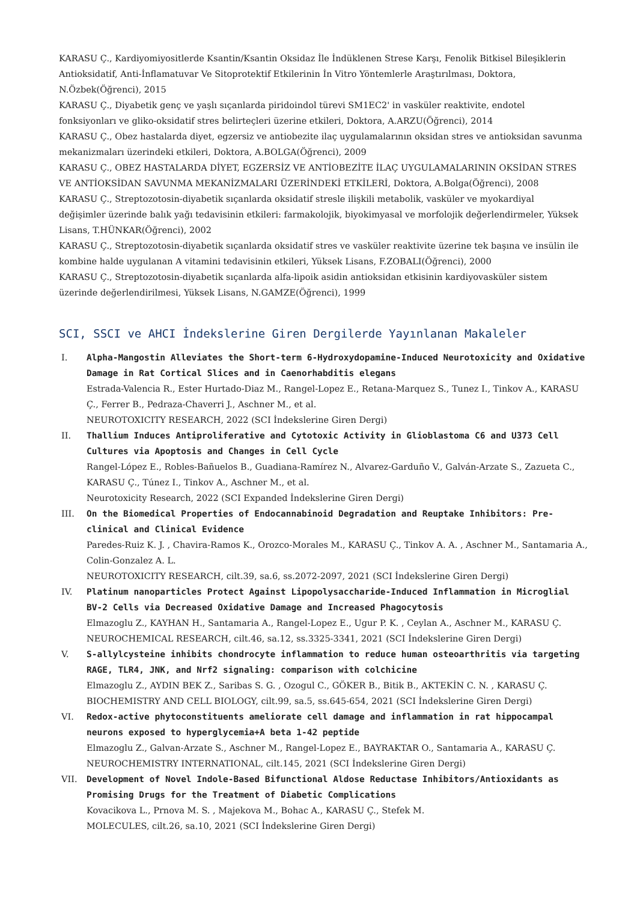KARASU Ç., Kardiyomiyositlerde Ksantin/Ksantin Oksidaz İle İndüklenen Strese Karşı, Fenolik Bitkisel Bileşiklerin Antioksidatif, Anti-İnflamatuvar Ve Sitoprotektif Etkilerinin İn Vitro Yöntemlerle Araştırılması, Doktora, N.Özbek(Öğrenci), 2015
KARASU Ç., Diyabetik genç ve yaşlı sıçanlarda piridoindol türevi SM1EC2' in vasküler reaktivite, endotel fonksiyonları ve gliko-oksidatif stres belirteçleri üzerine etkileri, Doktora, A.ARZU(Öğrenci), 2014
KARASU Ç., Obez hastalarda diyet, egzersiz ve antiobezite ilaç uygulamalarının oksidan stres ve antioksidan savunma mekanizmaları üzerindeki etkileri, Doktora, A.BOLGA(Öğrenci), 2009
KARASU Ç., OBEZ HASTALARDA DİYET, EGZERSİZ VE ANTİOBEZİTE İLAÇ UYGULAMALARININ OKSİDAN STRES VE ANTİOKSİDAN SAVUNMA MEKANİZMALARI ÜZERİNDEKİ ETKİLERİ, Doktora, A.Bolga(Öğrenci), 2008
KARASU Ç., Streptozotosin-diyabetik sıçanlarda oksidatif stresle ilişkili metabolik, vasküler ve myokardiyal değişimler üzerinde balık yağı tedavisinin etkileri: farmakolojik, biyokimyasal ve morfolojik değerlendirmeler, Yüksek Lisans, T.HÜNKAR(Öğrenci), 2002
KARASU Ç., Streptozotosin-diyabetik sıçanlarda oksidatif stres ve vasküler reaktivite üzerine tek başına ve insülin ile kombine halde uygulanan A vitamini tedavisinin etkileri, Yüksek Lisans, F.ZOBALI(Öğrenci), 2000
KARASU Ç., Streptozotosin-diyabetik sıçanlarda alfa-lipoik asidin antioksidan etkisinin kardiyovasküler sistem üzerinde değerlendirilmesi, Yüksek Lisans, N.GAMZE(Öğrenci), 1999
SCI, SSCI ve AHCI İndekslerine Giren Dergilerde Yayınlanan Makaleler
I. Alpha-Mangostin Alleviates the Short-term 6-Hydroxydopamine-Induced Neurotoxicity and Oxidative Damage in Rat Cortical Slices and in Caenorhabditis elegans
Estrada-Valencia R., Ester Hurtado-Diaz M., Rangel-Lopez E., Retana-Marquez S., Tunez I., Tinkov A., KARASU Ç., Ferrer B., Pedraza-Chaverri J., Aschner M., et al.
NEUROTOXICITY RESEARCH, 2022 (SCI İndekslerine Giren Dergi)
II. Thallium Induces Antiproliferative and Cytotoxic Activity in Glioblastoma C6 and U373 Cell Cultures via Apoptosis and Changes in Cell Cycle
Rangel-López E., Robles-Bañuelos B., Guadiana-Ramírez N., Alvarez-Garduño V., Galván-Arzate S., Zazueta C., KARASU Ç., Túnez I., Tinkov A., Aschner M., et al.
Neurotoxicity Research, 2022 (SCI Expanded İndekslerine Giren Dergi)
III. On the Biomedical Properties of Endocannabinoid Degradation and Reuptake Inhibitors: Pre-clinical and Clinical Evidence
Paredes-Ruiz K. J. , Chavira-Ramos K., Orozco-Morales M., KARASU Ç., Tinkov A. A. , Aschner M., Santamaria A., Colin-Gonzalez A. L.
NEUROTOXICITY RESEARCH, cilt.39, sa.6, ss.2072-2097, 2021 (SCI İndekslerine Giren Dergi)
IV. Platinum nanoparticles Protect Against Lipopolysaccharide-Induced Inflammation in Microglial BV-2 Cells via Decreased Oxidative Damage and Increased Phagocytosis
Elmazoglu Z., KAYHAN H., Santamaria A., Rangel-Lopez E., Ugur P. K. , Ceylan A., Aschner M., KARASU Ç.
NEUROCHEMICAL RESEARCH, cilt.46, sa.12, ss.3325-3341, 2021 (SCI İndekslerine Giren Dergi)
V. S-allylcysteine inhibits chondrocyte inflammation to reduce human osteoarthritis via targeting RAGE, TLR4, JNK, and Nrf2 signaling: comparison with colchicine
Elmazoglu Z., AYDIN BEK Z., Saribas S. G. , Ozogul C., GÖKER B., Bitik B., AKTEKİN C. N. , KARASU Ç.
BIOCHEMISTRY AND CELL BIOLOGY, cilt.99, sa.5, ss.645-654, 2021 (SCI İndekslerine Giren Dergi)
VI. Redox-active phytoconstituents ameliorate cell damage and inflammation in rat hippocampal neurons exposed to hyperglycemia+A beta 1-42 peptide
Elmazoglu Z., Galvan-Arzate S., Aschner M., Rangel-Lopez E., BAYRAKTAR O., Santamaria A., KARASU Ç.
NEUROCHEMISTRY INTERNATIONAL, cilt.145, 2021 (SCI İndekslerine Giren Dergi)
VII. Development of Novel Indole-Based Bifunctional Aldose Reductase Inhibitors/Antioxidants as Promising Drugs for the Treatment of Diabetic Complications
Kovacikova L., Prnova M. S. , Majekova M., Bohac A., KARASU Ç., Stefek M.
MOLECULES, cilt.26, sa.10, 2021 (SCI İndekslerine Giren Dergi)